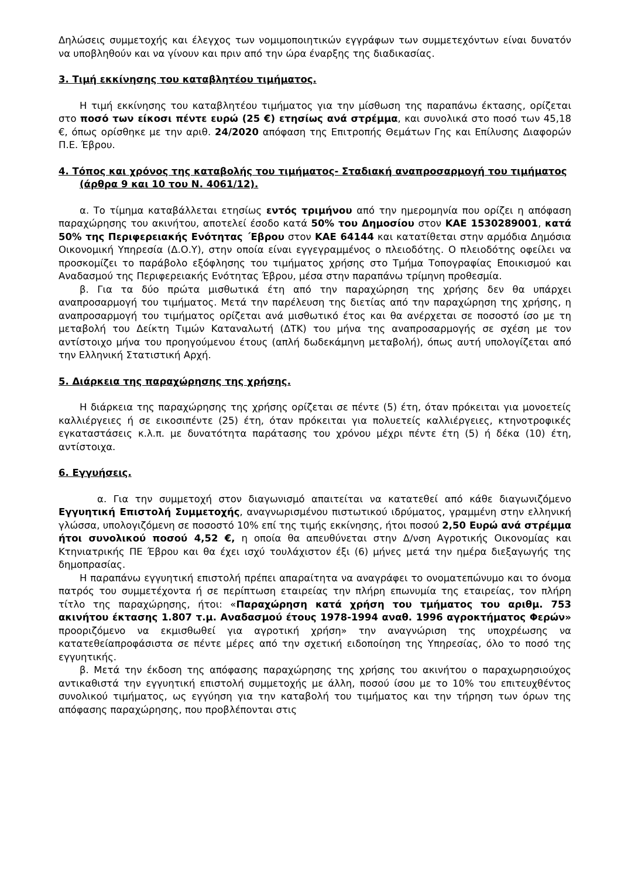Δηλώσεις συμμετοχής και έλεγχος των νομιμοποιητικών εγγράφων των συμμετεχόντων είναι δυνατόν να υποβληθούν και να γίνουν και πριν από την ώρα έναρξης της διαδικασίας.
3. Τιμή εκκίνησης του καταβλητέου τιμήματος.
Η τιμή εκκίνησης του καταβλητέου τιμήματος για την μίσθωση της παραπάνω έκτασης, ορίζεται στο ποσό των είκοσι πέντε ευρώ (25 €) ετησίως ανά στρέμμα, και συνολικά στο ποσό των 45,18 €, όπως ορίσθηκε με την αριθ. 24/2020 απόφαση της Επιτροπής Θεμάτων Γης και Επίλυσης Διαφορών Π.Ε. Έβρου.
4. Τόπος και χρόνος της καταβολής του τιμήματος- Σταδιακή αναπροσαρμογή του τιμήματος (άρθρα 9 και 10 του Ν. 4061/12).
α. Το τίμημα καταβάλλεται ετησίως εντός τριμήνου από την ημερομηνία που ορίζει η απόφαση παραχώρησης του ακινήτου, αποτελεί έσοδο κατά 50% του Δημοσίου στον ΚΑΕ 1530289001, κατά 50% της Περιφερειακής Ενότητας ΄Εβρου στον ΚΑΕ 64144 και κατατίθεται στην αρμόδια Δημόσια Οικονομική Υπηρεσία (Δ.Ο.Υ), στην οποία είναι εγγεγραμμένος ο πλειοδότης. Ο πλειοδότης οφείλει να προσκομίζει το παράβολο εξόφλησης του τιμήματος χρήσης στο Τμήμα Τοπογραφίας Εποικισμού και Αναδασμού της Περιφερειακής Ενότητας Έβρου, μέσα στην παραπάνω τρίμηνη προθεσμία.
β. Για τα δύο πρώτα μισθωτικά έτη από την παραχώρηση της χρήσης δεν θα υπάρχει αναπροσαρμογή του τιμήματος. Μετά την παρέλευση της διετίας από την παραχώρηση της χρήσης, η αναπροσαρμογή του τιμήματος ορίζεται ανά μισθωτικό έτος και θα ανέρχεται σε ποσοστό ίσο με τη μεταβολή του Δείκτη Τιμών Καταναλωτή (ΔΤΚ) του μήνα της αναπροσαρμογής σε σχέση με τον αντίστοιχο μήνα του προηγούμενου έτους (απλή δωδεκάμηνη μεταβολή), όπως αυτή υπολογίζεται από την Ελληνική Στατιστική Αρχή.
5. Διάρκεια της παραχώρησης της χρήσης.
Η διάρκεια της παραχώρησης της χρήσης ορίζεται σε πέντε (5) έτη, όταν πρόκειται για μονοετείς καλλιέργειες ή σε εικοσιπέντε (25) έτη, όταν πρόκειται για πολυετείς καλλιέργειες, κτηνοτροφικές εγκαταστάσεις κ.λ.π. με δυνατότητα παράτασης του χρόνου μέχρι πέντε έτη (5) ή δέκα (10) έτη, αντίστοιχα.
6. Εγγυήσεις.
α. Για την συμμετοχή στον διαγωνισμό απαιτείται να κατατεθεί από κάθε διαγωνιζόμενο Εγγυητική Επιστολή Συμμετοχής, αναγνωρισμένου πιστωτικού ιδρύματος, γραμμένη στην ελληνική γλώσσα, υπολογιζόμενη σε ποσοστό 10% επί της τιμής εκκίνησης, ήτοι ποσού 2,50 Ευρώ ανά στρέμμα ήτοι συνολικού ποσού 4,52 €, η οποία θα απευθύνεται στην Δ/νση Αγροτικής Οικονομίας και Κτηνιατρικής ΠΕ Έβρου και θα έχει ισχύ τουλάχιστον έξι (6) μήνες μετά την ημέρα διεξαγωγής της δημοπρασίας.
Η παραπάνω εγγυητική επιστολή πρέπει απαραίτητα να αναγράφει το ονοματεπώνυμο και το όνομα πατρός του συμμετέχοντα ή σε περίπτωση εταιρείας την πλήρη επωνυμία της εταιρείας, τον πλήρη τίτλο της παραχώρησης, ήτοι: «Παραχώρηση κατά χρήση του τμήματος του αριθμ. 753 ακινήτου έκτασης 1.807 τ.μ. Αναδασμού έτους 1978-1994 αναθ. 1996 αγροκτήματος Φερών» προοριζόμενο να εκμισθωθεί για αγροτική χρήση» την αναγνώριση της υποχρέωσης να κατατεθείαπροφάσιστα σε πέντε μέρες από την σχετική ειδοποίηση της Υπηρεσίας, όλο το ποσό της εγγυητικής.
β. Μετά την έκδοση της απόφασης παραχώρησης της χρήσης του ακινήτου ο παραχωρησιούχος αντικαθιστά την εγγυητική επιστολή συμμετοχής με άλλη, ποσού ίσου με το 10% του επιτευχθέντος συνολικού τιμήματος, ως εγγύηση για την καταβολή του τιμήματος και την τήρηση των όρων της απόφασης παραχώρησης, που προβλέπονται στις